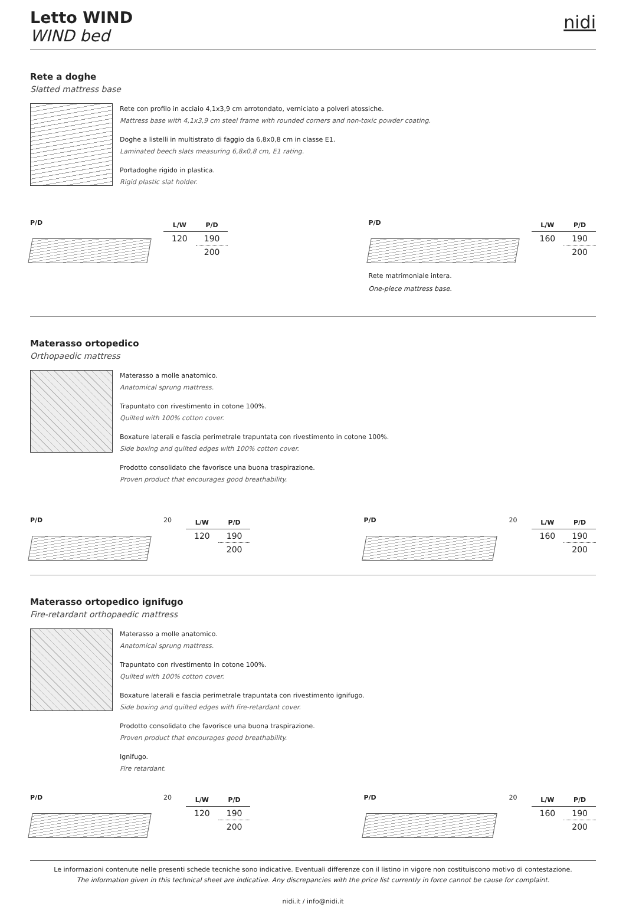Letto WIND
WIND bed
nidi
Rete a doghe
Slatted mattress base
Rete con profilo in acciaio 4,1x3,9 cm arrotondato, verniciato a polveri atossiche.
Mattress base with 4,1x3,9 cm steel frame with rounded corners and non-toxic powder coating.
Doghe a listelli in multistrato di faggio da 6,8x0,8 cm in classe E1.
Laminated beech slats measuring 6,8x0,8 cm, E1 rating.
Portadoghe rigido in plastica.
Rigid plastic slat holder.
P/D
| L/W | P/D |
| --- | --- |
| 120 | 190 |
| | 200 |
P/D
| L/W | P/D |
| --- | --- |
| 160 | 190 |
| | 200 |
Rete matrimoniale intera.
One-piece mattress base.
Materasso ortopedico
Orthopaedic mattress
Materasso a molle anatomico.
Anatomical sprung mattress.
Trapuntato con rivestimento in cotone 100%.
Quilted with 100% cotton cover.
Boxature laterali e fascia perimetrale trapuntata con rivestimento in cotone 100%.
Side boxing and quilted edges with 100% cotton cover.
Prodotto consolidato che favorisce una buona traspirazione.
Proven product that encourages good breathability.
P/D 20
| L/W | P/D |
| --- | --- |
| 120 | 190 |
| | 200 |
P/D 20
| L/W | P/D |
| --- | --- |
| 160 | 190 |
| | 200 |
Materasso ortopedico ignifugo
Fire-retardant orthopaedic mattress
Materasso a molle anatomico.
Anatomical sprung mattress.
Trapuntato con rivestimento in cotone 100%.
Quilted with 100% cotton cover.
Boxature laterali e fascia perimetrale trapuntata con rivestimento ignifugo.
Side boxing and quilted edges with fire-retardant cover.
Prodotto consolidato che favorisce una buona traspirazione.
Proven product that encourages good breathability.
Ignifugo.
Fire retardant.
P/D 20
| L/W | P/D |
| --- | --- |
| 120 | 190 |
| | 200 |
P/D 20
| L/W | P/D |
| --- | --- |
| 160 | 190 |
| | 200 |
Le informazioni contenute nelle presenti schede tecniche sono indicative. Eventuali differenze con il listino in vigore non costituiscono motivo di contestazione.
The information given in this technical sheet are indicative. Any discrepancies with the price list currently in force cannot be cause for complaint.
nidi.it / info@nidi.it